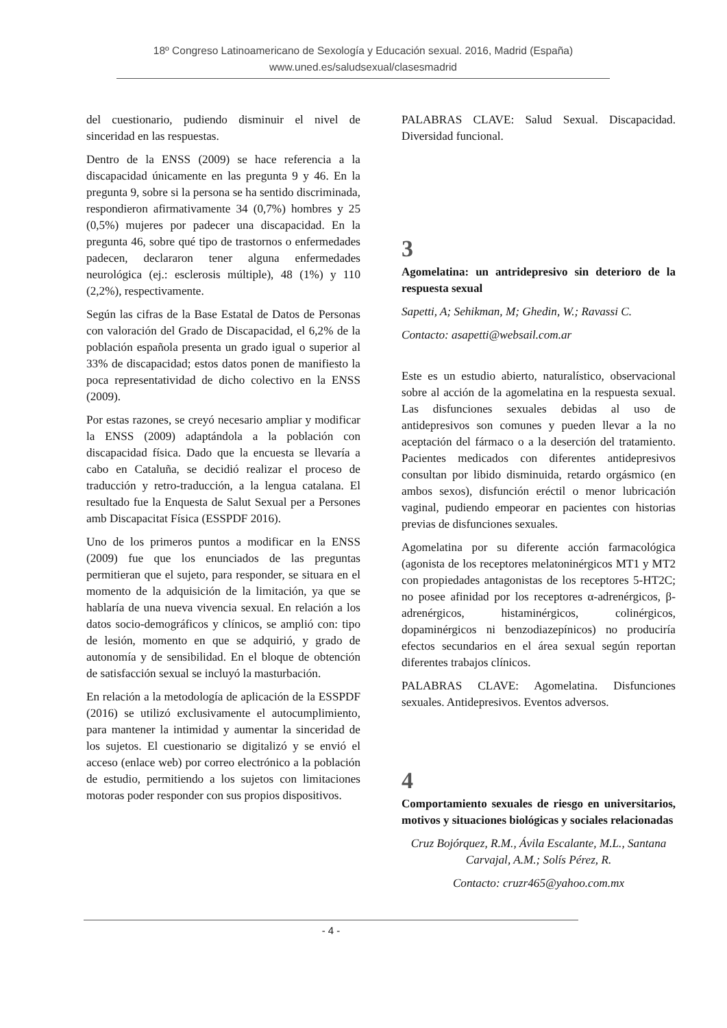18º Congreso Latinoamericano de Sexología y Educación sexual. 2016, Madrid (España)
www.uned.es/saludsexual/clasesmadrid
del cuestionario, pudiendo disminuir el nivel de sinceridad en las respuestas.
Dentro de la ENSS (2009) se hace referencia a la discapacidad únicamente en las pregunta 9 y 46. En la pregunta 9, sobre si la persona se ha sentido discriminada, respondieron afirmativamente 34 (0,7%) hombres y 25 (0,5%) mujeres por padecer una discapacidad. En la pregunta 46, sobre qué tipo de trastornos o enfermedades padecen, declararon tener alguna enfermedades neurológica (ej.: esclerosis múltiple), 48 (1%) y 110 (2,2%), respectivamente.
Según las cifras de la Base Estatal de Datos de Personas con valoración del Grado de Discapacidad, el 6,2% de la población española presenta un grado igual o superior al 33% de discapacidad; estos datos ponen de manifiesto la poca representatividad de dicho colectivo en la ENSS (2009).
Por estas razones, se creyó necesario ampliar y modificar la ENSS (2009) adaptándola a la población con discapacidad física. Dado que la encuesta se llevaría a cabo en Cataluña, se decidió realizar el proceso de traducción y retro-traducción, a la lengua catalana. El resultado fue la Enquesta de Salut Sexual per a Persones amb Discapacitat Física (ESSPDF 2016).
Uno de los primeros puntos a modificar en la ENSS (2009) fue que los enunciados de las preguntas permitieran que el sujeto, para responder, se situara en el momento de la adquisición de la limitación, ya que se hablaría de una nueva vivencia sexual. En relación a los datos socio-demográficos y clínicos, se amplió con: tipo de lesión, momento en que se adquirió, y grado de autonomía y de sensibilidad. En el bloque de obtención de satisfacción sexual se incluyó la masturbación.
En relación a la metodología de aplicación de la ESSPDF (2016) se utilizó exclusivamente el autocumplimiento, para mantener la intimidad y aumentar la sinceridad de los sujetos. El cuestionario se digitalizó y se envió el acceso (enlace web) por correo electrónico a la población de estudio, permitiendo a los sujetos con limitaciones motoras poder responder con sus propios dispositivos.
PALABRAS CLAVE: Salud Sexual. Discapacidad. Diversidad funcional.
3
Agomelatina: un antridepresivo sin deterioro de la respuesta sexual
Sapetti, A; Sehikman, M; Ghedin, W.; Ravassi C.
Contacto: asapetti@websail.com.ar
Este es un estudio abierto, naturalístico, observacional sobre al acción de la agomelatina en la respuesta sexual. Las disfunciones sexuales debidas al uso de antidepresivos son comunes y pueden llevar a la no aceptación del fármaco o a la deserción del tratamiento. Pacientes medicados con diferentes antidepresivos consultan por libido disminuida, retardo orgásmico (en ambos sexos), disfunción eréctil o menor lubricación vaginal, pudiendo empeorar en pacientes con historias previas de disfunciones sexuales.
Agomelatina por su diferente acción farmacológica (agonista de los receptores melatoninérgicos MT1 y MT2 con propiedades antagonistas de los receptores 5-HT2C; no posee afinidad por los receptores α-adrenérgicos, β-adrenérgicos, histaminérgicos, colinérgicos, dopaminérgicos ni benzodiazepínicos) no produciría efectos secundarios en el área sexual según reportan diferentes trabajos clínicos.
PALABRAS CLAVE: Agomelatina. Disfunciones sexuales. Antidepresivos. Eventos adversos.
4
Comportamiento sexuales de riesgo en universitarios, motivos y situaciones biológicas y sociales relacionadas
Cruz Bojórquez, R.M., Ávila Escalante, M.L., Santana Carvajal, A.M.; Solís Pérez, R.
Contacto: cruzr465@yahoo.com.mx
- 4 -